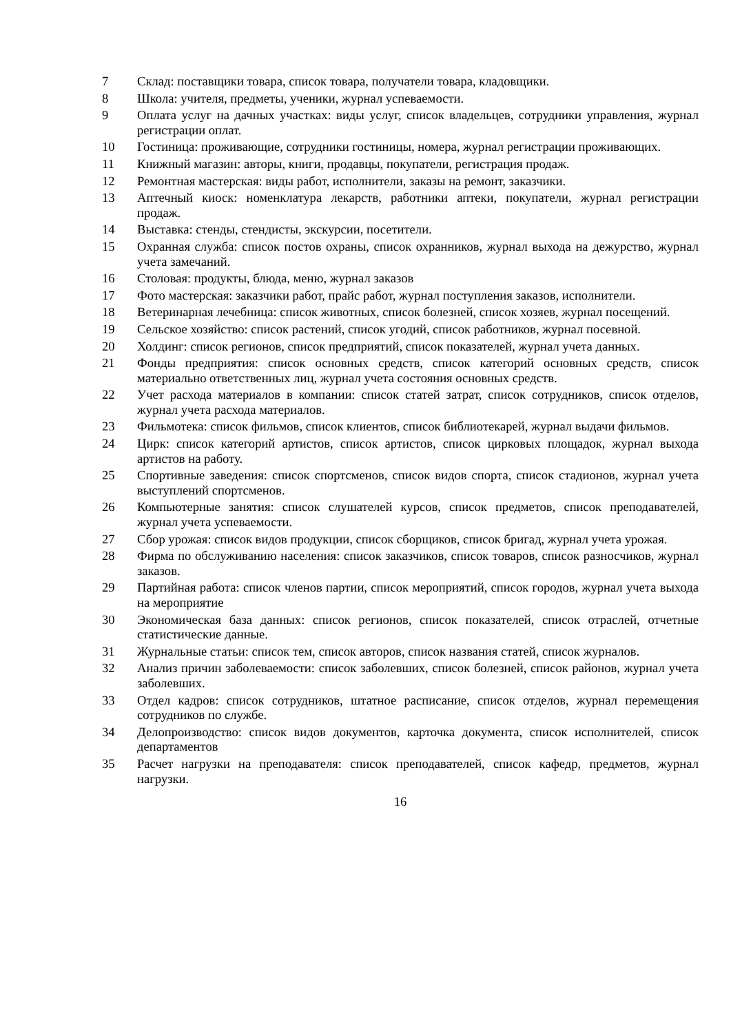7 Склад: поставщики товара, список товара, получатели товара, кладовщики.
8 Школа: учителя, предметы, ученики, журнал успеваемости.
9 Оплата услуг на дачных участках: виды услуг, список владельцев, сотрудники управления, журнал регистрации оплат.
10 Гостиница: проживающие, сотрудники гостиницы, номера, журнал регистрации проживающих.
11 Книжный магазин: авторы, книги, продавцы, покупатели, регистрация продаж.
12 Ремонтная мастерская: виды работ, исполнители, заказы на ремонт, заказчики.
13 Аптечный киоск: номенклатура лекарств, работники аптеки, покупатели, журнал регистрации продаж.
14 Выставка: стенды, стендисты, экскурсии, посетители.
15 Охранная служба: список постов охраны, список охранников, журнал выхода на дежурство, журнал учета замечаний.
16 Столовая: продукты, блюда, меню, журнал заказов
17 Фото мастерская: заказчики работ, прайс работ, журнал поступления заказов, исполнители.
18 Ветеринарная лечебница: список животных, список болезней, список хозяев, журнал посещений.
19 Сельское хозяйство: список растений, список угодий, список работников, журнал посевной.
20 Холдинг: список регионов, список предприятий, список показателей, журнал учета данных.
21 Фонды предприятия: список основных средств, список категорий основных средств, список материально ответственных лиц, журнал учета состояния основных средств.
22 Учет расхода материалов в компании: список статей затрат, список сотрудников, список отделов, журнал учета расхода материалов.
23 Фильмотека: список фильмов, список клиентов, список библиотекарей, журнал выдачи фильмов.
24 Цирк: список категорий артистов, список артистов, список цирковых площадок, журнал выхода артистов на работу.
25 Спортивные заведения: список спортсменов, список видов спорта, список стадионов, журнал учета выступлений спортсменов.
26 Компьютерные занятия: список слушателей курсов, список предметов, список преподавателей, журнал учета успеваемости.
27 Сбор урожая: список видов продукции, список сборщиков, список бригад, журнал учета урожая.
28 Фирма по обслуживанию населения: список заказчиков, список товаров, список разносчиков, журнал заказов.
29 Партийная работа: список членов партии, список мероприятий, список городов, журнал учета выхода на мероприятие
30 Экономическая база данных: список регионов, список показателей, список отраслей, отчетные статистические данные.
31 Журнальные статьи: список тем, список авторов, список названия статей, список журналов.
32 Анализ причин заболеваемости: список заболевших, список болезней, список районов, журнал учета заболевших.
33 Отдел кадров: список сотрудников, штатное расписание, список отделов, журнал перемещения сотрудников по службе.
34 Делопроизводство: список видов документов, карточка документа, список исполнителей, список департаментов
35 Расчет нагрузки на преподавателя: список преподавателей, список кафедр, предметов, журнал нагрузки.
16